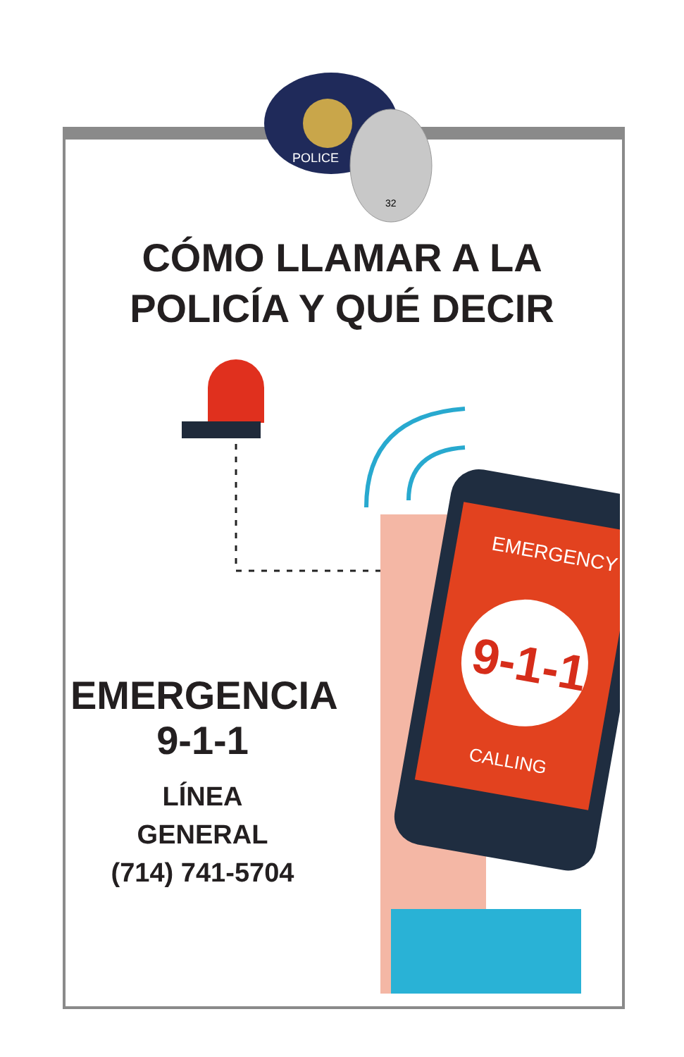POLICE
32
CÓMO LLAMAR A LA
POLICÍA Y QUÉ DECIR
9-1-1
EMERGENCY
CALLING
EMERGENCIA
9-1-1
LÍNEA
GENERAL
(714) 741-5704